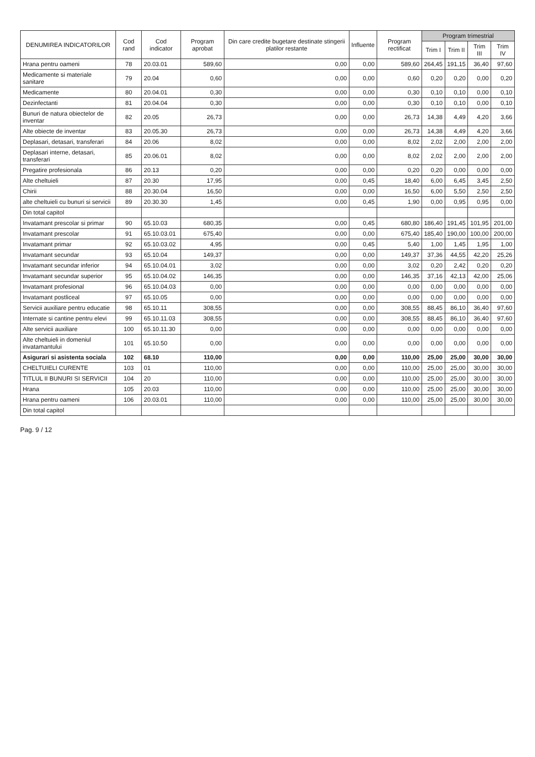| DENUMIREA INDICATORILOR | Cod rand | Cod indicator | Program aprobat | Din care credite bugetare destinate stingerii platilor restante | Influente | Program rectificat | Program trimestrial | | | |
| --- | --- | --- | --- | --- | --- | --- | --- | --- | --- | --- |
| | | | | | | | Trim I | Trim II | Trim III | Trim IV |
| Hrana pentru oameni | 78 | 20.03.01 | 589,60 | 0,00 | 0,00 | 589,60 | 264,45 | 191,15 | 36,40 | 97,60 |
| Medicamente si materiale sanitare | 79 | 20.04 | 0,60 | 0,00 | 0,00 | 0,60 | 0,20 | 0,20 | 0,00 | 0,20 |
| Medicamente | 80 | 20.04.01 | 0,30 | 0,00 | 0,00 | 0,30 | 0,10 | 0,10 | 0,00 | 0,10 |
| Dezinfectanti | 81 | 20.04.04 | 0,30 | 0,00 | 0,00 | 0,30 | 0,10 | 0,10 | 0,00 | 0,10 |
| Bunuri de natura obiectelor de inventar | 82 | 20.05 | 26,73 | 0,00 | 0,00 | 26,73 | 14,38 | 4,49 | 4,20 | 3,66 |
| Alte obiecte de inventar | 83 | 20.05.30 | 26,73 | 0,00 | 0,00 | 26,73 | 14,38 | 4,49 | 4,20 | 3,66 |
| Deplasari, detasari, transferari | 84 | 20.06 | 8,02 | 0,00 | 0,00 | 8,02 | 2,02 | 2,00 | 2,00 | 2,00 |
| Deplasari interne, detasari, transferari | 85 | 20.06.01 | 8,02 | 0,00 | 0,00 | 8,02 | 2,02 | 2,00 | 2,00 | 2,00 |
| Pregatire profesionala | 86 | 20.13 | 0,20 | 0,00 | 0,00 | 0,20 | 0,20 | 0,00 | 0,00 | 0,00 |
| Alte cheltuieli | 87 | 20.30 | 17,95 | 0,00 | 0,45 | 18,40 | 6,00 | 6,45 | 3,45 | 2,50 |
| Chirii | 88 | 20.30.04 | 16,50 | 0,00 | 0,00 | 16,50 | 6,00 | 5,50 | 2,50 | 2,50 |
| alte cheltuieli cu bunuri si servicii | 89 | 20.30.30 | 1,45 | 0,00 | 0,45 | 1,90 | 0,00 | 0,95 | 0,95 | 0,00 |
| Din total capitol | | | | | | | | | | |
| Invatamant prescolar si primar | 90 | 65.10.03 | 680,35 | 0,00 | 0,45 | 680,80 | 186,40 | 191,45 | 101,95 | 201,00 |
| Invatamant prescolar | 91 | 65.10.03.01 | 675,40 | 0,00 | 0,00 | 675,40 | 185,40 | 190,00 | 100,00 | 200,00 |
| Invatamant primar | 92 | 65.10.03.02 | 4,95 | 0,00 | 0,45 | 5,40 | 1,00 | 1,45 | 1,95 | 1,00 |
| Invatamant secundar | 93 | 65.10.04 | 149,37 | 0,00 | 0,00 | 149,37 | 37,36 | 44,55 | 42,20 | 25,26 |
| Invatamant secundar inferior | 94 | 65.10.04.01 | 3,02 | 0,00 | 0,00 | 3,02 | 0,20 | 2,42 | 0,20 | 0,20 |
| Invatamant secundar superior | 95 | 65.10.04.02 | 146,35 | 0,00 | 0,00 | 146,35 | 37,16 | 42,13 | 42,00 | 25,06 |
| Invatamant profesional | 96 | 65.10.04.03 | 0,00 | 0,00 | 0,00 | 0,00 | 0,00 | 0,00 | 0,00 | 0,00 |
| Invatamant postliceal | 97 | 65.10.05 | 0,00 | 0,00 | 0,00 | 0,00 | 0,00 | 0,00 | 0,00 | 0,00 |
| Servicii auxiliare pentru educatie | 98 | 65.10.11 | 308,55 | 0,00 | 0,00 | 308,55 | 88,45 | 86,10 | 36,40 | 97,60 |
| Internate si cantine pentru elevi | 99 | 65.10.11.03 | 308,55 | 0,00 | 0,00 | 308,55 | 88,45 | 86,10 | 36,40 | 97,60 |
| Alte servicii auxiliare | 100 | 65.10.11.30 | 0,00 | 0,00 | 0,00 | 0,00 | 0,00 | 0,00 | 0,00 | 0,00 |
| Alte cheltuieli in domeniul invatamantului | 101 | 65.10.50 | 0,00 | 0,00 | 0,00 | 0,00 | 0,00 | 0,00 | 0,00 | 0,00 |
| Asigurari si asistenta sociala | 102 | 68.10 | 110,00 | 0,00 | 0,00 | 110,00 | 25,00 | 25,00 | 30,00 | 30,00 |
| CHELTUIELI CURENTE | 103 | 01 | 110,00 | 0,00 | 0,00 | 110,00 | 25,00 | 25,00 | 30,00 | 30,00 |
| TITLUL II BUNURI SI SERVICII | 104 | 20 | 110,00 | 0,00 | 0,00 | 110,00 | 25,00 | 25,00 | 30,00 | 30,00 |
| Hrana | 105 | 20.03 | 110,00 | 0,00 | 0,00 | 110,00 | 25,00 | 25,00 | 30,00 | 30,00 |
| Hrana pentru oameni | 106 | 20.03.01 | 110,00 | 0,00 | 0,00 | 110,00 | 25,00 | 25,00 | 30,00 | 30,00 |
| Din total capitol | | | | | | | | | | |
Pag. 9 / 12